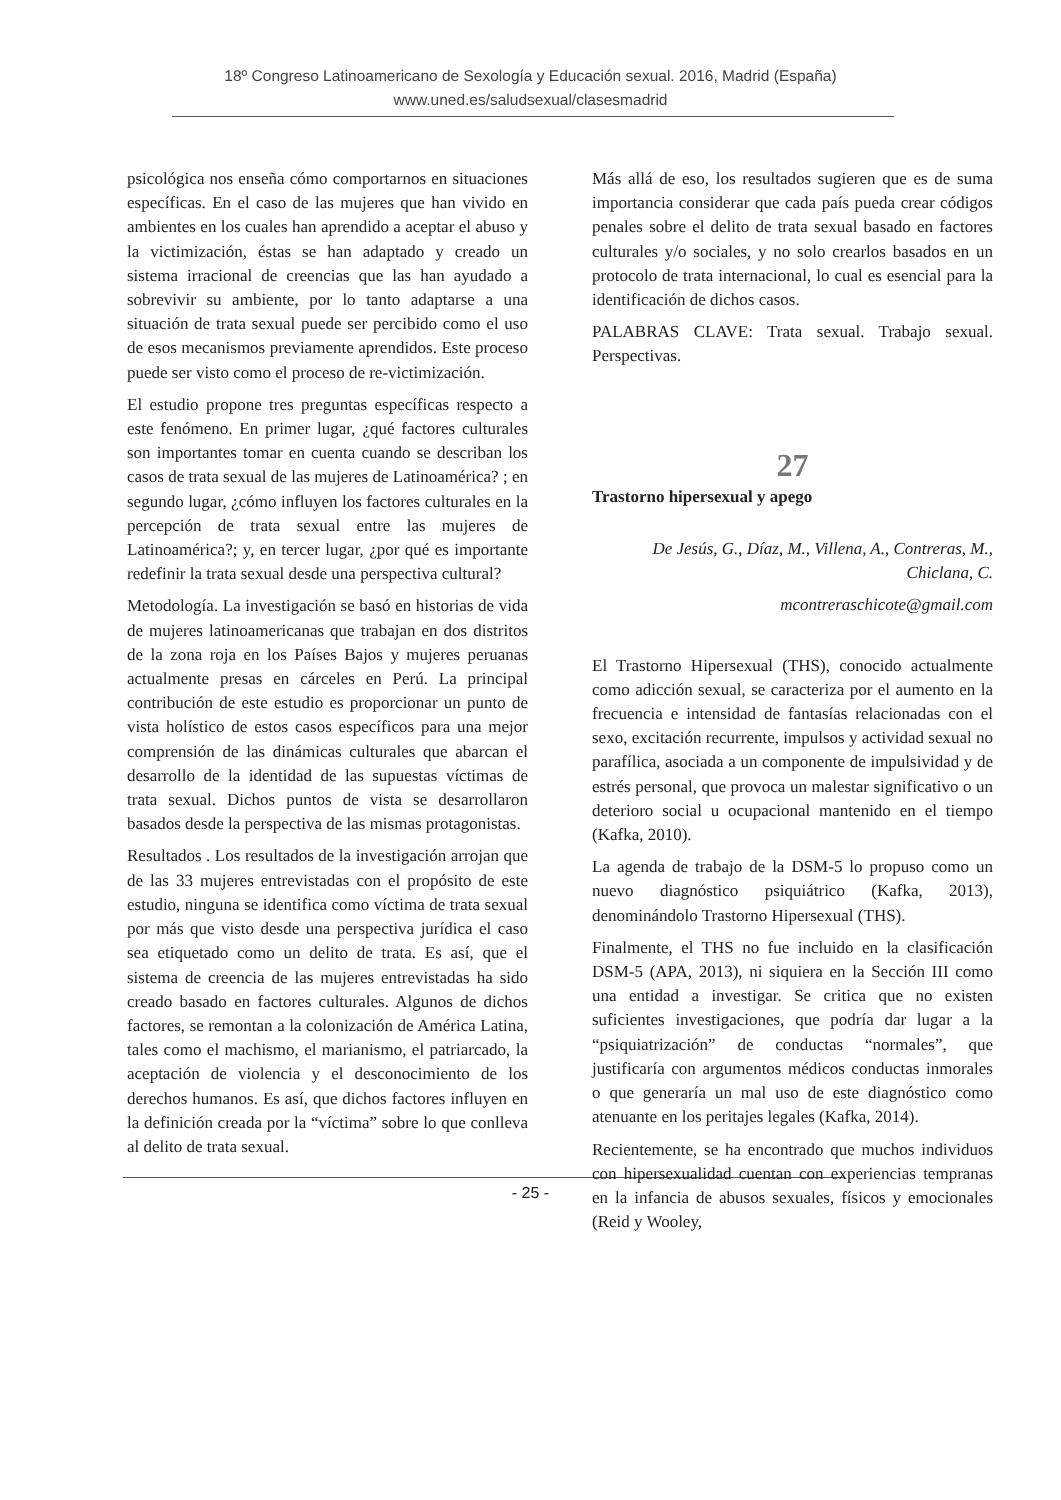18º Congreso Latinoamericano de Sexología y Educación sexual. 2016, Madrid (España)
www.uned.es/saludsexual/clasesmadrid
psicológica nos enseña cómo comportarnos en situaciones específicas. En el caso de las mujeres que han vivido en ambientes en los cuales han aprendido a aceptar el abuso y la victimización, éstas se han adaptado y creado un sistema irracional de creencias que las han ayudado a sobrevivir su ambiente, por lo tanto adaptarse a una situación de trata sexual puede ser percibido como el uso de esos mecanismos previamente aprendidos. Este proceso puede ser visto como el proceso de re-victimización.
El estudio propone tres preguntas específicas respecto a este fenómeno. En primer lugar, ¿qué factores culturales son importantes tomar en cuenta cuando se describan los casos de trata sexual de las mujeres de Latinoamérica? ; en segundo lugar, ¿cómo influyen los factores culturales en la percepción de trata sexual entre las mujeres de Latinoamérica?; y, en tercer lugar, ¿por qué es importante redefinir la trata sexual desde una perspectiva cultural?
Metodología. La investigación se basó en historias de vida de mujeres latinoamericanas que trabajan en dos distritos de la zona roja en los Países Bajos y mujeres peruanas actualmente presas en cárceles en Perú. La principal contribución de este estudio es proporcionar un punto de vista holístico de estos casos específicos para una mejor comprensión de las dinámicas culturales que abarcan el desarrollo de la identidad de las supuestas víctimas de trata sexual. Dichos puntos de vista se desarrollaron basados desde la perspectiva de las mismas protagonistas.
Resultados . Los resultados de la investigación arrojan que de las 33 mujeres entrevistadas con el propósito de este estudio, ninguna se identifica como víctima de trata sexual por más que visto desde una perspectiva jurídica el caso sea etiquetado como un delito de trata. Es así, que el sistema de creencia de las mujeres entrevistadas ha sido creado basado en factores culturales. Algunos de dichos factores, se remontan a la colonización de América Latina, tales como el machismo, el marianismo, el patriarcado, la aceptación de violencia y el desconocimiento de los derechos humanos. Es así, que dichos factores influyen en la definición creada por la “víctima” sobre lo que conlleva al delito de trata sexual.
Más allá de eso, los resultados sugieren que es de suma importancia considerar que cada país pueda crear códigos penales sobre el delito de trata sexual basado en factores culturales y/o sociales, y no solo crearlos basados en un protocolo de trata internacional, lo cual es esencial para la identificación de dichos casos.
PALABRAS CLAVE: Trata sexual. Trabajo sexual. Perspectivas.
27
Trastorno hipersexual y apego
De Jesús, G., Díaz, M., Villena, A., Contreras, M., Chiclana, C.
mcontreraschicote@gmail.com
El Trastorno Hipersexual (THS), conocido actualmente como adicción sexual, se caracteriza por el aumento en la frecuencia e intensidad de fantasías relacionadas con el sexo, excitación recurrente, impulsos y actividad sexual no parafílica, asociada a un componente de impulsividad y de estrés personal, que provoca un malestar significativo o un deterioro social u ocupacional mantenido en el tiempo (Kafka, 2010).
La agenda de trabajo de la DSM-5 lo propuso como un nuevo diagnóstico psiquiátrico (Kafka, 2013), denominándolo Trastorno Hipersexual (THS).
Finalmente, el THS no fue incluido en la clasificación DSM-5 (APA, 2013), ni siquiera en la Sección III como una entidad a investigar. Se critica que no existen suficientes investigaciones, que podría dar lugar a la “psiquiatrización” de conductas “normales”, que justificaría con argumentos médicos conductas inmorales o que generaría un mal uso de este diagnóstico como atenuante en los peritajes legales (Kafka, 2014).
Recientemente, se ha encontrado que muchos individuos con hipersexualidad cuentan con experiencias tempranas en la infancia de abusos sexuales, físicos y emocionales (Reid y Wooley,
- 25 -